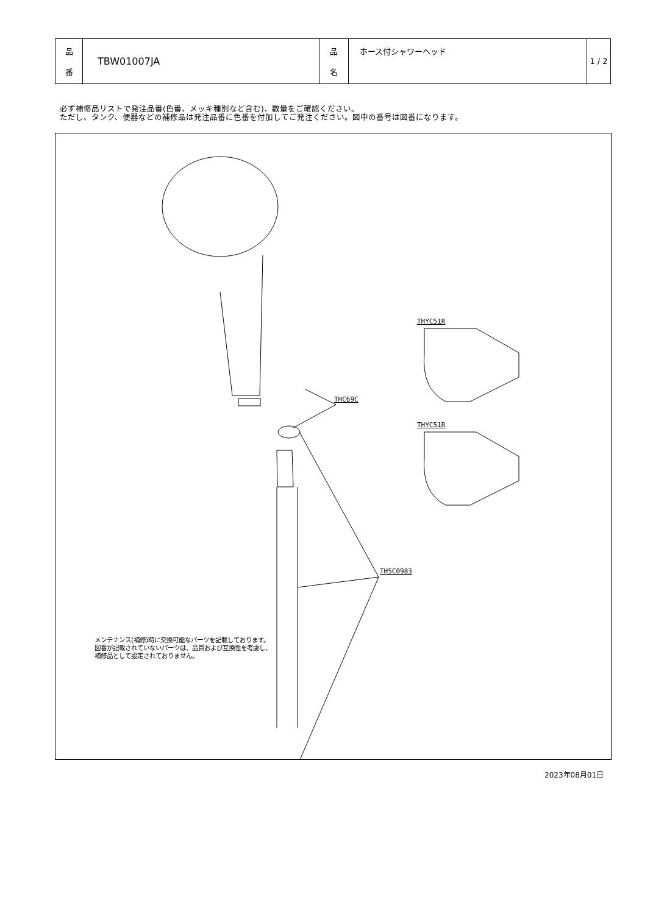| 品 番 | TBW01007JA | 品 名 | ホース付シャワーヘッド | 1 / 2 |
必ず補修品リストで発注品番(色番、メッキ種別など含む)、数量をご確認ください。
ただし、タンク、便器などの補修品は発注品番に色番を付加してご発注ください。図中の番号は図番になります。
THC69C
TH5C0983
THYC51R
THYC51R
メンテナンス(補修)時に交換可能なパーツを記載しております。
図番が記載されていないパーツは、品質および互換性を考慮し、
補修品として設定されておりません。
2023年08月01日